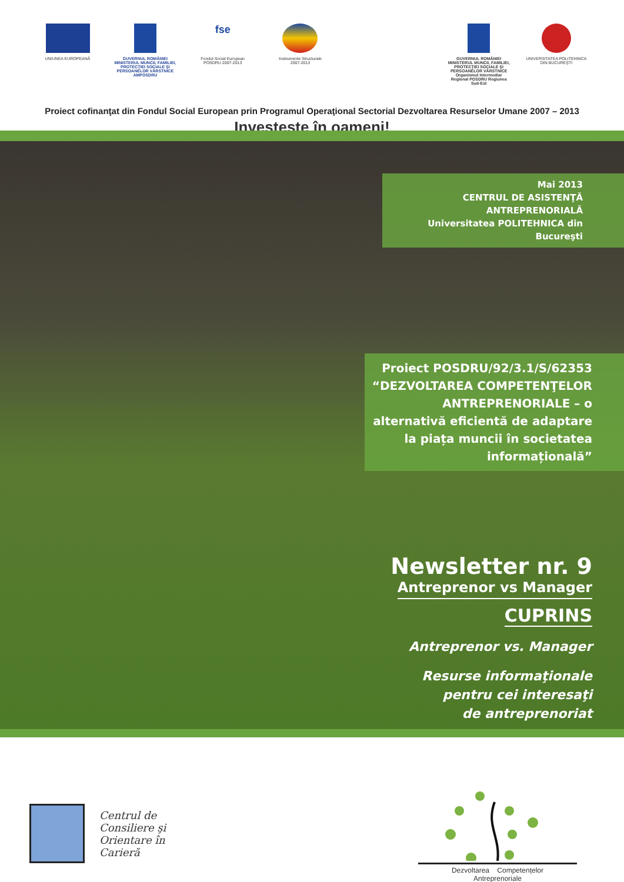UNIUNEA EUROPEANĂ GUVERNUL ROMÂNIEI
MINISTERUL MUNCII, FAMILIEI, PROTECŢIEI SOCIALE ŞI PERSOANELOR VÂRSTNICE
AMPOSDRU
fse
Fondul Social European
POSDRU 2007-2013
Instrumente Structurale
2007-2013
GUVERNUL ROMÂNIEI
MINISTERUL MUNCII, FAMILIEI, PROTECŢIEI SOCIALE ŞI PERSOANELOR VÂRSTNICE
Organismul Intermediar Regional POSDRU Regiunea Sud-Est
UNIVERSITATEA POLITEHNICA
DIN BUCUREŞTI
Proiect cofinanţat din Fondul Social European prin Programul Operaţional Sectorial Dezvoltarea Resurselor Umane 2007 – 2013
Investeşte în oameni!
Mai 2013
CENTRUL DE ASISTENŢĂ ANTREPRENORIALĂ
Universitatea POLITEHNICA din Bucureşti
Proiect POSDRU/92/3.1/S/62353
“DEZVOLTAREA COMPETENŢELOR ANTREPRENORIALE – o alternativă eficientă de adaptare la piața muncii în societatea informațională”
Newsletter nr. 9
Antreprenor vs Manager
CUPRINS
Antreprenor vs. Manager
Resurse informaţionale
pentru cei interesaţi
de antreprenoriat
Centrul de
Consiliere şi
Orientare în
Carieră
Dezvoltarea Competențelor
Antreprenoriale